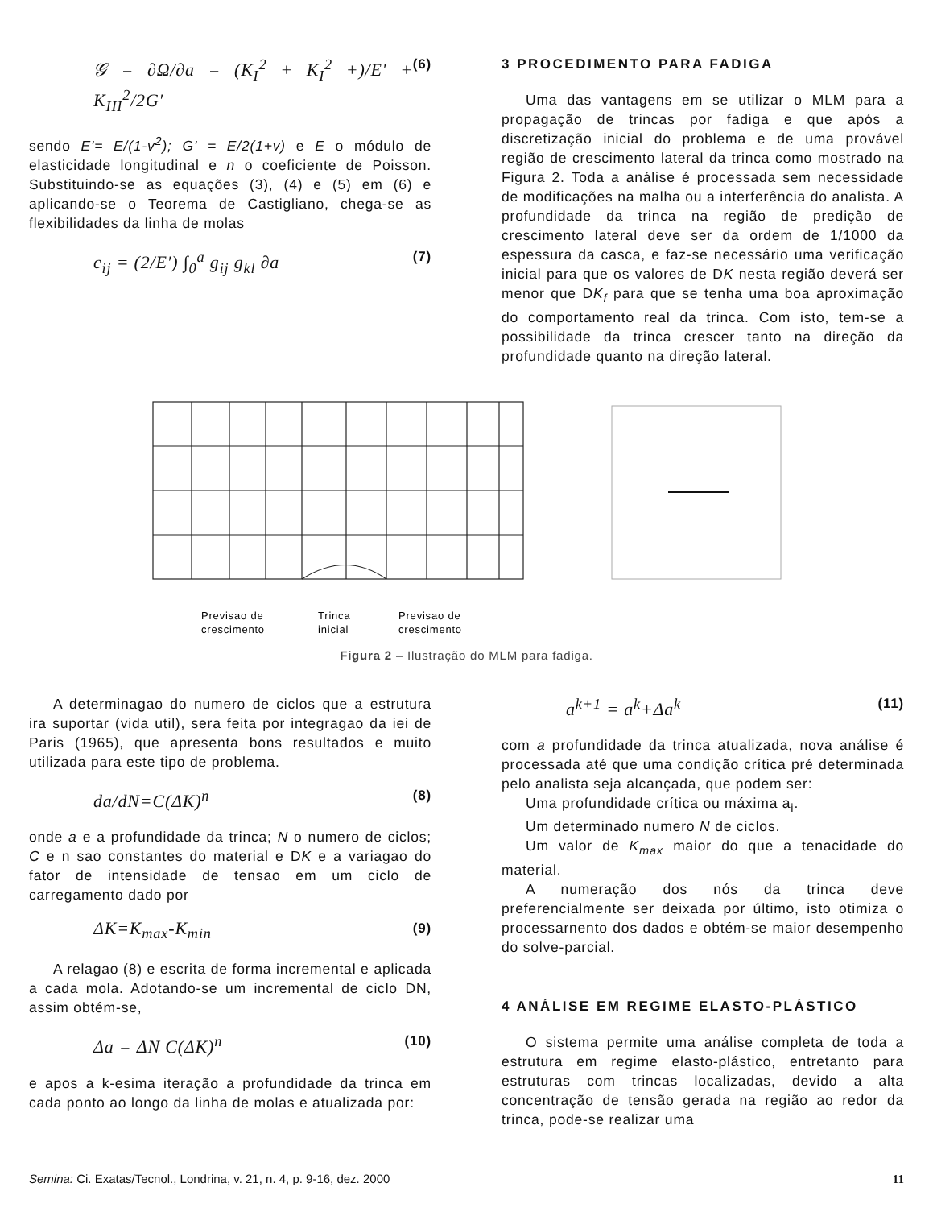𝒢 = ∂Ω/∂a = (K<sub>I</sub><sup>2</sup> + K<sub>I</sub><sup>2</sup> +)/E′ + K<sub>III</sub><sup>2</sup>/2G′ (6)
sendo E'= E/(1-v<sup>2</sup>); G' = E/2(1+v) e E o módulo de elasticidade longitudinal e n o coeficiente de Poisson. Substituindo-se as equações (3), (4) e (5) em (6) e aplicando-se o Teorema de Castigliano, chega-se as flexibilidades da linha de molas
c<sub>ij</sub> = (2/E′) ∫<sub>0</sub><sup>a</sup> g<sub>ij</sub> g<sub>kl</sub> ∂a (7)
3 PROCEDIMENTO PARA FADIGA
Uma das vantagens em se utilizar o MLM para a propagação de trincas por fadiga e que após a discretização inicial do problema e de uma provável região de crescimento lateral da trinca como mostrado na Figura 2. Toda a análise é processada sem necessidade de modificações na malha ou a interferência do analista. A profundidade da trinca na região de predição de crescimento lateral deve ser da ordem de 1/1000 da espessura da casca, e faz-se necessário uma verificação inicial para que os valores de DK nesta região deverá ser menor que DK<sub>f</sub> para que se tenha uma boa aproximação do comportamento real da trinca. Com isto, tem-se a possibilidade da trinca crescer tanto na direção da profundidade quanto na direção lateral.
Previsao de
crescimento
Trinca
inicial
Previsao de
crescimento
Figura 2 – Ilustração do MLM para fadiga.
A determinagao do numero de ciclos que a estrutura ira suportar (vida util), sera feita por integragao da iei de Paris (1965), que apresenta bons resultados e muito utilizada para este tipo de problema.
da/dN=C(ΔK)<sup>n</sup> (8)
onde a e a profundidade da trinca; N o numero de ciclos; C e n sao constantes do material e DK e a variagao do fator de intensidade de tensao em um ciclo de carregamento dado por
ΔK=K<sub>max</sub>-K<sub>min</sub> (9)
A relagao (8) e escrita de forma incremental e aplicada a cada mola. Adotando-se um incremental de ciclo DN, assim obtém-se,
Δa = ΔN C(ΔK)<sup>n</sup> (10)
e apos a k-esima iteração a profundidade da trinca em cada ponto ao longo da linha de molas e atualizada por:
a<sup>k+1</sup> = a<sup>k</sup>+Δa<sup>k</sup> (11)
com a profundidade da trinca atualizada, nova análise é processada até que uma condição crítica pré determinada pelo analista seja alcançada, que podem ser:
Uma profundidade crítica ou máxima a<sub>i</sub>.
Um determinado numero N de ciclos.
Um valor de K<sub>max</sub> maior do que a tenacidade do material.
A numeração dos nós da trinca deve preferencialmente ser deixada por último, isto otimiza o processarnento dos dados e obtém-se maior desempenho do solve-parcial.
4 ANÁLISE EM REGIME ELASTO-PLÁSTICO
O sistema permite uma análise completa de toda a estrutura em regime elasto-plástico, entretanto para estruturas com trincas localizadas, devido a alta concentração de tensão gerada na região ao redor da trinca, pode-se realizar uma
Semina: Ci. Exatas/Tecnol., Londrina, v. 21, n. 4, p. 9-16, dez. 2000 11